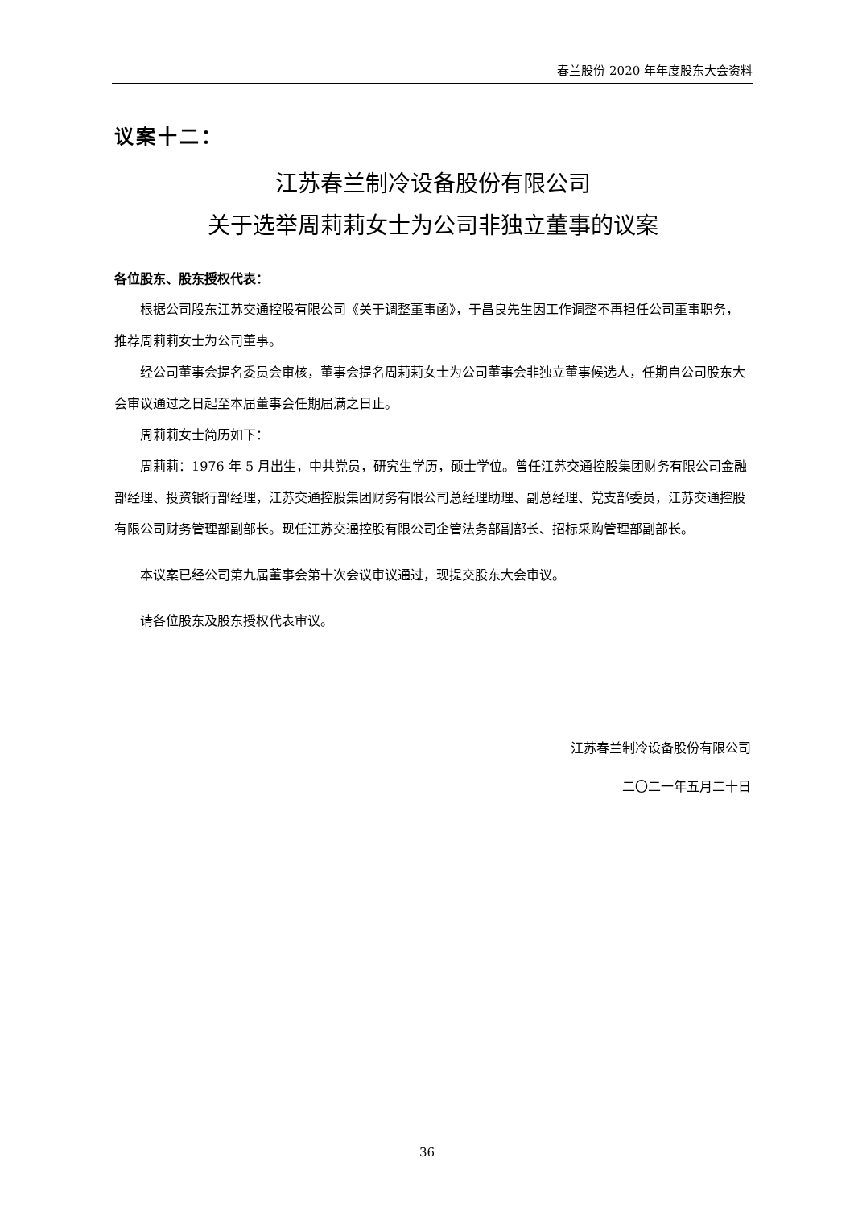春兰股份 2020 年年度股东大会资料
议案十二：
江苏春兰制冷设备股份有限公司
关于选举周莉莉女士为公司非独立董事的议案
各位股东、股东授权代表：
根据公司股东江苏交通控股有限公司《关于调整董事函》，于昌良先生因工作调整不再担任公司董事职务，推荐周莉莉女士为公司董事。
经公司董事会提名委员会审核，董事会提名周莉莉女士为公司董事会非独立董事候选人，任期自公司股东大会审议通过之日起至本届董事会任期届满之日止。
周莉莉女士简历如下：
周莉莉：1976 年 5 月出生，中共党员，研究生学历，硕士学位。曾任江苏交通控股集团财务有限公司金融部经理、投资银行部经理，江苏交通控股集团财务有限公司总经理助理、副总经理、党支部委员，江苏交通控股有限公司财务管理部副部长。现任江苏交通控股有限公司企管法务部副部长、招标采购管理部副部长。
本议案已经公司第九届董事会第十次会议审议通过，现提交股东大会审议。
请各位股东及股东授权代表审议。
江苏春兰制冷设备股份有限公司
二〇二一年五月二十日
36